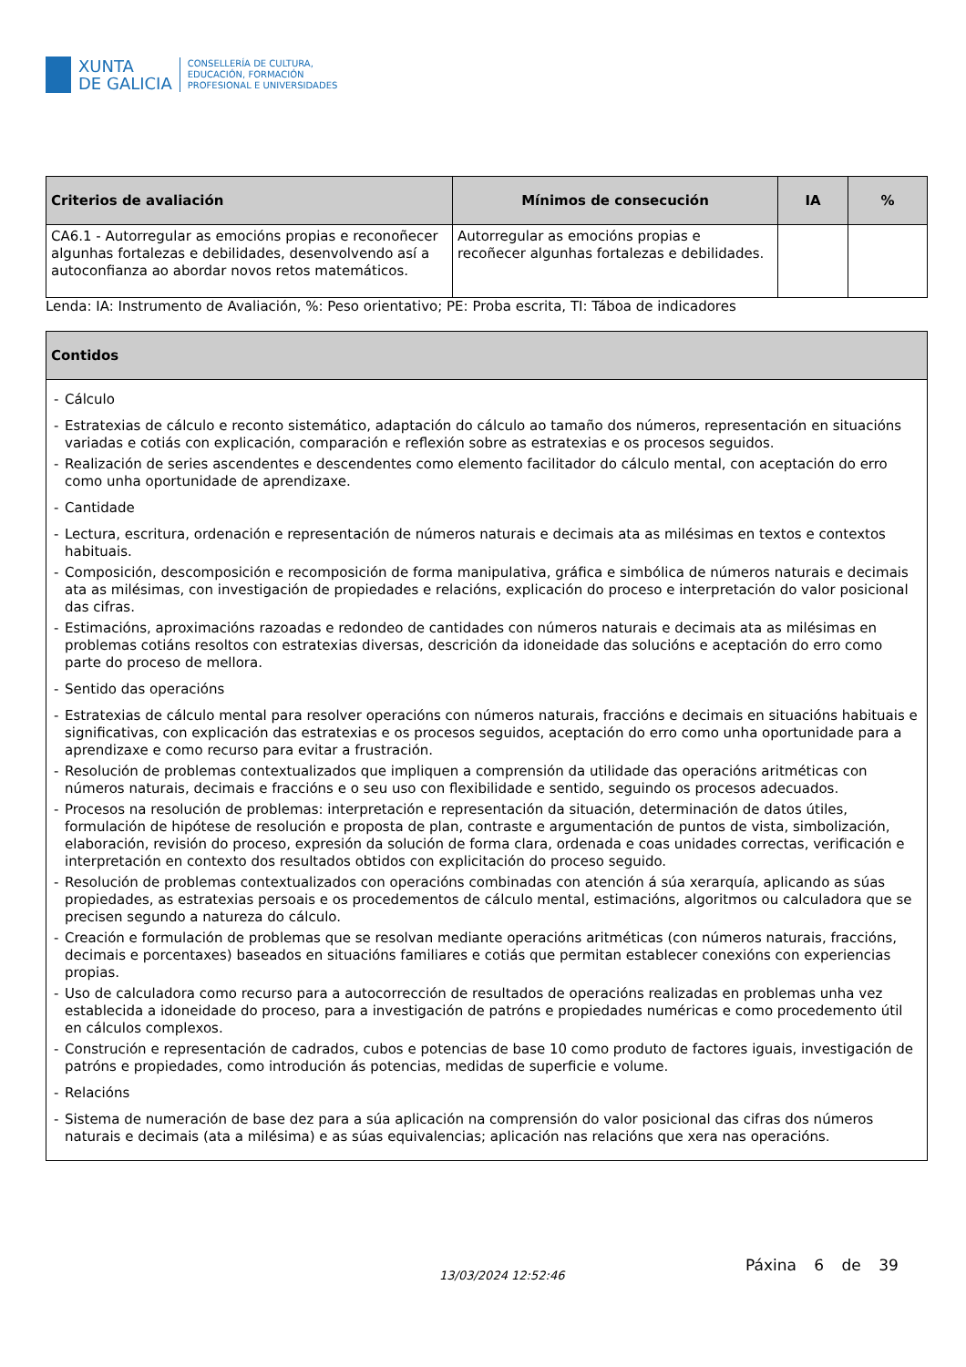XUNTA
DE GALICIA
CONSELLERÍA DE CULTURA,
EDUCACIÓN, FORMACIÓN
PROFESIONAL E UNIVERSIDADES
| Criterios de avaliación | Mínimos de consecución | IA | % |
| --- | --- | --- | --- |
| CA6.1 - Autorregular as emocións propias e reconoñecer algunhas fortalezas e debilidades, desenvolvendo así a autoconfianza ao abordar novos retos matemáticos. | Autorregular as emocións propias e recoñecer algunhas fortalezas e debilidades. | | |
Lenda: IA: Instrumento de Avaliación, %: Peso orientativo; PE: Proba escrita, TI: Táboa de indicadores
| Contidos |
| --- |
| - Cálculo - Estratexias de cálculo e reconto sistemático, adaptación do cálculo ao tamaño dos números, representación en situacións variadas e cotiás con explicación, comparación e reflexión sobre as estratexias e os procesos seguidos. - Realización de series ascendentes e descendentes como elemento facilitador do cálculo mental, con aceptación do erro como unha oportunidade de aprendizaxe. - Cantidade - Lectura, escritura, ordenación e representación de números naturais e decimais ata as milésimas en textos e contextos habituais. - Composición, descomposición e recomposición de forma manipulativa, gráfica e simbólica de números naturais e decimais ata as milésimas, con investigación de propiedades e relacións, explicación do proceso e interpretación do valor posicional das cifras. - Estimacións, aproximacións razoadas e redondeo de cantidades con números naturais e decimais ata as milésimas en problemas cotiáns resoltos con estratexias diversas, descrición da idoneidade das solucións e aceptación do erro como parte do proceso de mellora. - Sentido das operacións - Estratexias de cálculo mental para resolver operacións con números naturais, fraccións e decimais en situacións habituais e significativas, con explicación das estratexias e os procesos seguidos, aceptación do erro como unha oportunidade para a aprendizaxe e como recurso para evitar a frustración. - Resolución de problemas contextualizados que impliquen a comprensión da utilidade das operacións aritméticas con números naturais, decimais e fraccións e o seu uso con flexibilidade e sentido, seguindo os procesos adecuados. - Procesos na resolución de problemas: interpretación e representación da situación, determinación de datos útiles, formulación de hipótese de resolución e proposta de plan, contraste e argumentación de puntos de vista, simbolización, elaboración, revisión do proceso, expresión da solución de forma clara, ordenada e coas unidades correctas, verificación e interpretación en contexto dos resultados obtidos con explicitación do proceso seguido. - Resolución de problemas contextualizados con operacións combinadas con atención á súa xerarquía, aplicando as súas propiedades, as estratexias persoais e os procedementos de cálculo mental, estimacións, algoritmos ou calculadora que se precisen segundo a natureza do cálculo. - Creación e formulación de problemas que se resolvan mediante operacións aritméticas (con números naturais, fraccións, decimais e porcentaxes) baseados en situacións familiares e cotiás que permitan establecer conexións con experiencias propias. - Uso de calculadora como recurso para a autocorrección de resultados de operacións realizadas en problemas unha vez establecida a idoneidade do proceso, para a investigación de patróns e propiedades numéricas e como procedemento útil en cálculos complexos. - Construción e representación de cadrados, cubos e potencias de base 10 como produto de factores iguais, investigación de patróns e propiedades, como introdución ás potencias, medidas de superficie e volume. - Relacións - Sistema de numeración de base dez para a súa aplicación na comprensión do valor posicional das cifras dos números naturais e decimais (ata a milésima) e as súas equivalencias; aplicación nas relacións que xera nas operacións. |
13/03/2024 12:52:46
Páxina 6 de 39